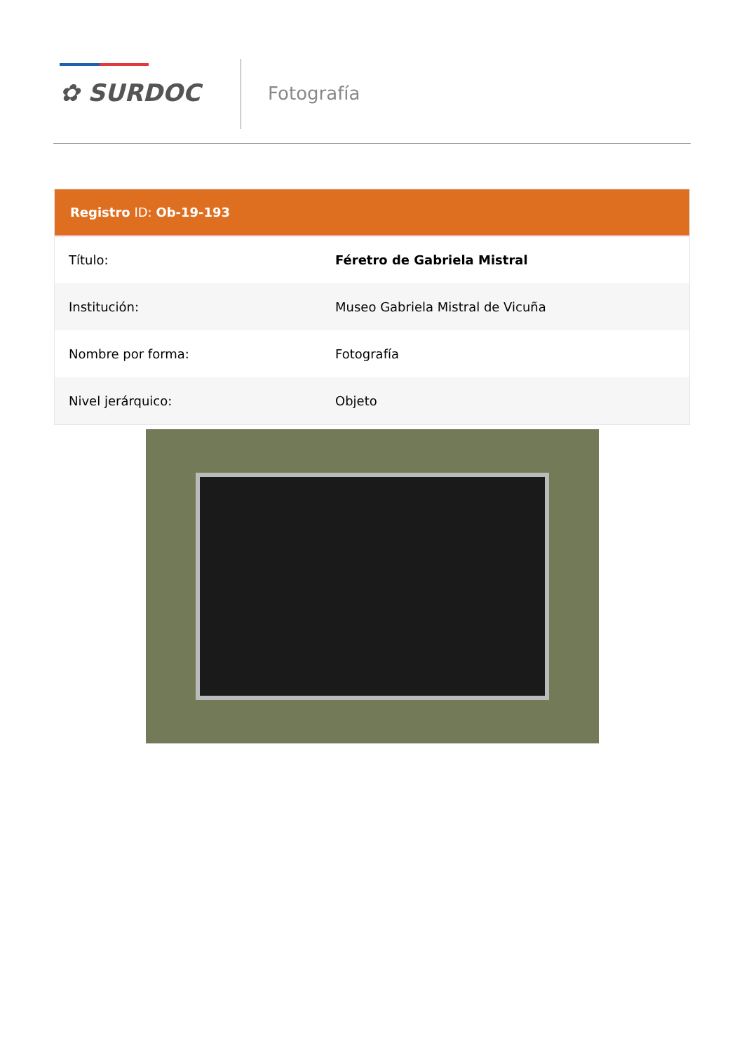✿ SURDOC Fotografía
Registro ID: Ob-19-193
| Título: | Féretro de Gabriela Mistral |
| Institución: | Museo Gabriela Mistral de Vicuña |
| Nombre por forma: | Fotografía |
| Nivel jerárquico: | Objeto |